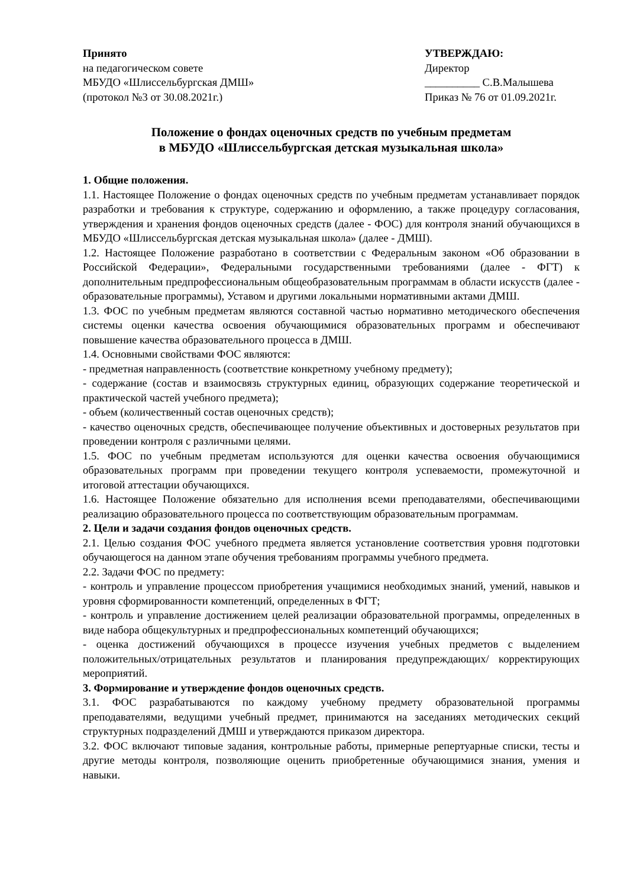Принято
на педагогическом совете
МБУДО «Шлиссельбургская ДМШ»
(протокол №3 от 30.08.2021г.)
УТВЕРЖДАЮ:
Директор
__________ С.В.Малышева
Приказ № 76 от 01.09.2021г.
Положение о фондах оценочных средств по учебным предметам
в МБУДО «Шлиссельбургская детская музыкальная школа»
1. Общие положения.
1.1. Настоящее Положение о фондах оценочных средств по учебным предметам устанавливает порядок разработки и требования к структуре, содержанию и оформлению, а также процедуру согласования, утверждения и хранения фондов оценочных средств (далее - ФОС) для контроля знаний обучающихся в МБУДО «Шлиссельбургская детская музыкальная школа» (далее - ДМШ).
1.2. Настоящее Положение разработано в соответствии с Федеральным законом «Об образовании в Российской Федерации», Федеральными государственными требованиями (далее - ФГТ) к дополнительным предпрофессиональным общеобразовательным программам в области искусств (далее - образовательные программы), Уставом и другими локальными нормативными актами ДМШ.
1.3. ФОС по учебным предметам являются составной частью нормативно методического обеспечения системы оценки качества освоения обучающимися образовательных программ и обеспечивают повышение качества образовательного процесса в ДМШ.
1.4. Основными свойствами ФОС являются:
- предметная направленность (соответствие конкретному учебному предмету);
- содержание (состав и взаимосвязь структурных единиц, образующих содержание теоретической и практической частей учебного предмета);
- объем (количественный состав оценочных средств);
- качество оценочных средств, обеспечивающее получение объективных и достоверных результатов при проведении контроля с различными целями.
1.5. ФОС по учебным предметам используются для оценки качества освоения обучающимися образовательных программ при проведении текущего контроля успеваемости, промежуточной и итоговой аттестации обучающихся.
1.6. Настоящее Положение обязательно для исполнения всеми преподавателями, обеспечивающими реализацию образовательного процесса по соответствующим образовательным программам.
2. Цели и задачи создания фондов оценочных средств.
2.1. Целью создания ФОС учебного предмета является установление соответствия уровня подготовки обучающегося на данном этапе обучения требованиям программы учебного предмета.
2.2. Задачи ФОС по предмету:
- контроль и управление процессом приобретения учащимися необходимых знаний, умений, навыков и уровня сформированности компетенций, определенных в ФГТ;
- контроль и управление достижением целей реализации образовательной программы, определенных в виде набора общекультурных и предпрофессиональных компетенций обучающихся;
- оценка достижений обучающихся в процессе изучения учебных предметов с выделением положительных/отрицательных результатов и планирования предупреждающих/ корректирующих мероприятий.
3. Формирование и утверждение фондов оценочных средств.
3.1. ФОС разрабатываются по каждому учебному предмету образовательной программы преподавателями, ведущими учебный предмет, принимаются на заседаниях методических секций структурных подразделений ДМШ и утверждаются приказом директора.
3.2. ФОС включают типовые задания, контрольные работы, примерные репертуарные списки, тесты и другие методы контроля, позволяющие оценить приобретенные обучающимися знания, умения и навыки.